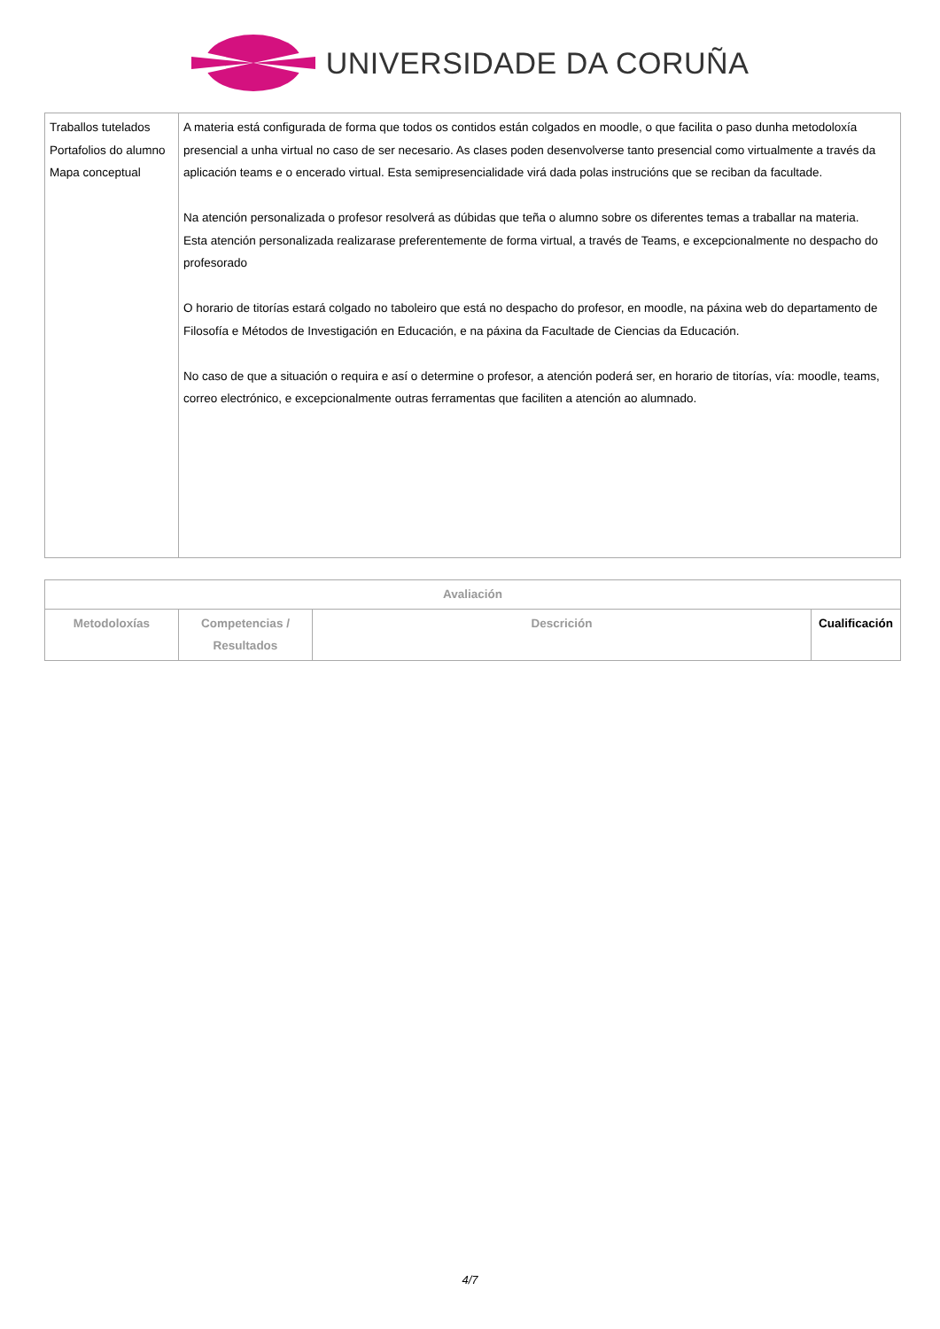UNIVERSIDADE DA CORUÑA
| Traballos tutelados Portafolios do alumno Mapa conceptual | A materia está configurada de forma que todos os contidos están colgados en moodle, o que facilita o paso dunha metodoloxía presencial a unha virtual no caso de ser necesario. As clases poden desenvolverse tanto presencial como virtualmente a través da aplicación teams e o encerado virtual. Esta semipresencialidade virá dada polas instrucións que se reciban da facultade. Na atención personalizada o profesor resolverá as dúbidas que teña o alumno sobre os diferentes temas a traballar na materia. Esta atención personalizada realizarase preferentemente de forma virtual, a través de Teams, e excepcionalmente no despacho do profesorado O horario de titorías estará colgado no taboleiro que está no despacho do profesor, en moodle, na páxina web do departamento de Filosofía e Métodos de Investigación en Educación, e na páxina da Facultade de Ciencias da Educación. No caso de que a situación o requira e así o determine o profesor, a atención poderá ser, en horario de titorías, vía: moodle, teams, correo electrónico, e excepcionalmente outras ferramentas que faciliten a atención ao alumnado. |
| Avaliación | | | |
| --- | --- | --- | --- |
| Metodoloxías | Competencias / Resultados | Descrición | Cualificación |
4/7